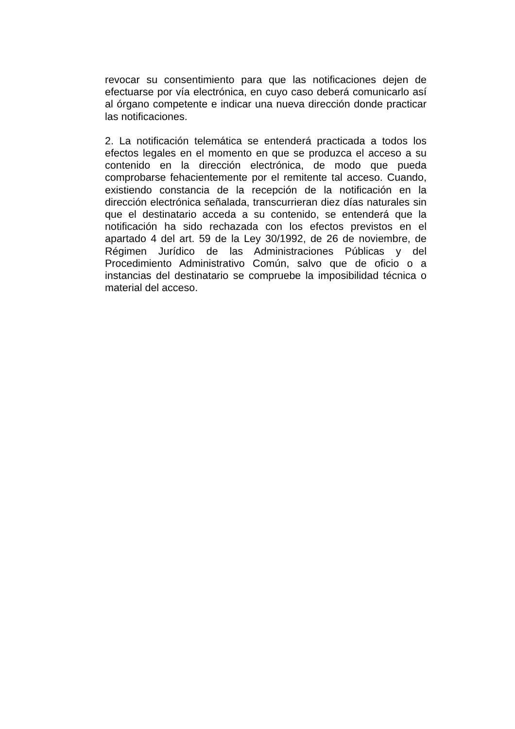revocar su consentimiento para que las notificaciones dejen de efectuarse por vía electrónica, en cuyo caso deberá comunicarlo así al órgano competente e indicar una nueva dirección donde practicar las notificaciones.
2. La notificación telemática se entenderá practicada a todos los efectos legales en el momento en que se produzca el acceso a su contenido en la dirección electrónica, de modo que pueda comprobarse fehacientemente por el remitente tal acceso. Cuando, existiendo constancia de la recepción de la notificación en la dirección electrónica señalada, transcurrieran diez días naturales sin que el destinatario acceda a su contenido, se entenderá que la notificación ha sido rechazada con los efectos previstos en el apartado 4 del art. 59 de la Ley 30/1992, de 26 de noviembre, de Régimen Jurídico de las Administraciones Públicas y del Procedimiento Administrativo Común, salvo que de oficio o a instancias del destinatario se compruebe la imposibilidad técnica o material del acceso.